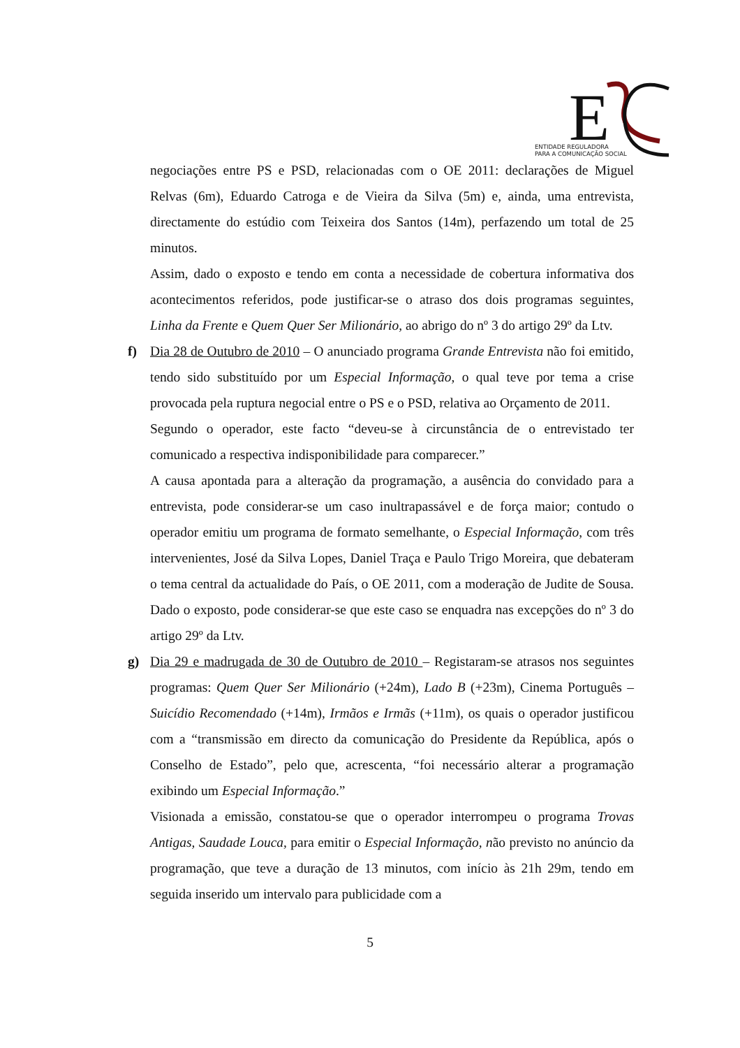E
ENTIDADE REGULADORA
PARA A COMUNICAÇÃO SOCIAL
negociações entre PS e PSD, relacionadas com o OE 2011: declarações de Miguel Relvas (6m), Eduardo Catroga e de Vieira da Silva (5m) e, ainda, uma entrevista, directamente do estúdio com Teixeira dos Santos (14m), perfazendo um total de 25 minutos.
Assim, dado o exposto e tendo em conta a necessidade de cobertura informativa dos acontecimentos referidos, pode justificar-se o atraso dos dois programas seguintes, Linha da Frente e Quem Quer Ser Milionário, ao abrigo do nº 3 do artigo 29º da Ltv.
f)
Dia 28 de Outubro de 2010 – O anunciado programa Grande Entrevista não foi emitido, tendo sido substituído por um Especial Informação, o qual teve por tema a crise provocada pela ruptura negocial entre o PS e o PSD, relativa ao Orçamento de 2011.
Segundo o operador, este facto “deveu-se à circunstância de o entrevistado ter comunicado a respectiva indisponibilidade para comparecer.”
A causa apontada para a alteração da programação, a ausência do convidado para a entrevista, pode considerar-se um caso inultrapassável e de força maior; contudo o operador emitiu um programa de formato semelhante, o Especial Informação, com três intervenientes, José da Silva Lopes, Daniel Traça e Paulo Trigo Moreira, que debateram o tema central da actualidade do País, o OE 2011, com a moderação de Judite de Sousa. Dado o exposto, pode considerar-se que este caso se enquadra nas excepções do nº 3 do artigo 29º da Ltv.
g)
Dia 29 e madrugada de 30 de Outubro de 2010 – Registaram-se atrasos nos seguintes programas: Quem Quer Ser Milionário (+24m), Lado B (+23m), Cinema Português – Suicídio Recomendado (+14m), Irmãos e Irmãs (+11m), os quais o operador justificou com a “transmissão em directo da comunicação do Presidente da República, após o Conselho de Estado”, pelo que, acrescenta, “foi necessário alterar a programação exibindo um Especial Informação.”
Visionada a emissão, constatou-se que o operador interrompeu o programa Trovas Antigas, Saudade Louca, para emitir o Especial Informação, não previsto no anúncio da programação, que teve a duração de 13 minutos, com início às 21h 29m, tendo em seguida inserido um intervalo para publicidade com a
5